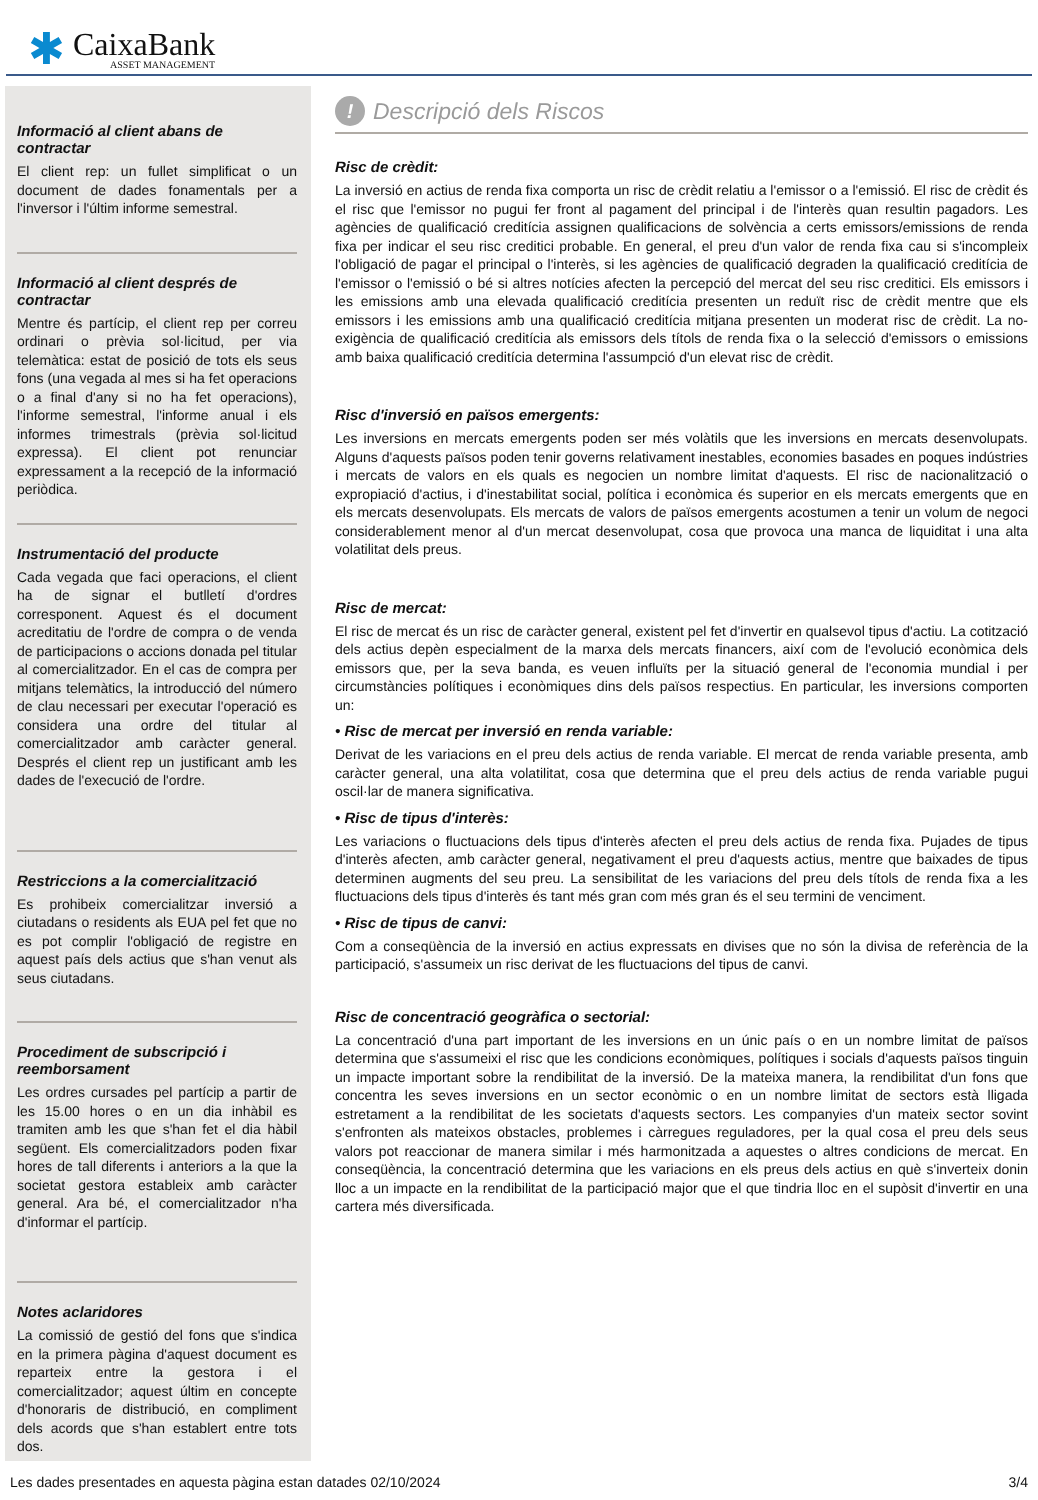✱
CaixaBank
ASSET MANAGEMENT
Informació al client abans de contractar
El client rep: un fullet simplificat o un document de dades fonamentals per a l'inversor i l'últim informe semestral.
Informació al client després de contractar
Mentre és partícip, el client rep per correu ordinari o prèvia sol·licitud, per via telemàtica: estat de posició de tots els seus fons (una vegada al mes si ha fet operacions o a final d'any si no ha fet operacions), l'informe semestral, l'informe anual i els informes trimestrals (prèvia sol·licitud expressa). El client pot renunciar expressament a la recepció de la informació periòdica.
Instrumentació del producte
Cada vegada que faci operacions, el client ha de signar el butlletí d'ordres corresponent. Aquest és el document acreditatiu de l'ordre de compra o de venda de participacions o accions donada pel titular al comercialitzador. En el cas de compra per mitjans telemàtics, la introducció del número de clau necessari per executar l'operació es considera una ordre del titular al comercialitzador amb caràcter general. Després el client rep un justificant amb les dades de l'execució de l'ordre.
Restriccions a la comercialització
Es prohibeix comercialitzar inversió a ciutadans o residents als EUA pel fet que no es pot complir l'obligació de registre en aquest país dels actius que s'han venut als seus ciutadans.
Procediment de subscripció i reemborsament
Les ordres cursades pel partícip a partir de les 15.00 hores o en un dia inhàbil es tramiten amb les que s'han fet el dia hàbil següent. Els comercialitzadors poden fixar hores de tall diferents i anteriors a la que la societat gestora estableix amb caràcter general. Ara bé, el comercialitzador n'ha d'informar el partícip.
Notes aclaridores
La comissió de gestió del fons que s'indica en la primera pàgina d'aquest document es reparteix entre la gestora i el comercialitzador; aquest últim en concepte d'honoraris de distribució, en compliment dels acords que s'han establert entre tots dos.
! Descripció dels Riscos
Risc de crèdit:
La inversió en actius de renda fixa comporta un risc de crèdit relatiu a l'emissor o a l'emissió. El risc de crèdit és el risc que l'emissor no pugui fer front al pagament del principal i de l'interès quan resultin pagadors. Les agències de qualificació creditícia assignen qualificacions de solvència a certs emissors/emissions de renda fixa per indicar el seu risc creditici probable. En general, el preu d'un valor de renda fixa cau si s'incompleix l'obligació de pagar el principal o l'interès, si les agències de qualificació degraden la qualificació creditícia de l'emissor o l'emissió o bé si altres notícies afecten la percepció del mercat del seu risc creditici. Els emissors i les emissions amb una elevada qualificació creditícia presenten un reduït risc de crèdit mentre que els emissors i les emissions amb una qualificació creditícia mitjana presenten un moderat risc de crèdit. La no-exigència de qualificació creditícia als emissors dels títols de renda fixa o la selecció d'emissors o emissions amb baixa qualificació creditícia determina l'assumpció d'un elevat risc de crèdit.
Risc d'inversió en països emergents:
Les inversions en mercats emergents poden ser més volàtils que les inversions en mercats desenvolupats. Alguns d'aquests països poden tenir governs relativament inestables, economies basades en poques indústries i mercats de valors en els quals es negocien un nombre limitat d'aquests. El risc de nacionalització o expropiació d'actius, i d'inestabilitat social, política i econòmica és superior en els mercats emergents que en els mercats desenvolupats. Els mercats de valors de països emergents acostumen a tenir un volum de negoci considerablement menor al d'un mercat desenvolupat, cosa que provoca una manca de liquiditat i una alta volatilitat dels preus.
Risc de mercat:
El risc de mercat és un risc de caràcter general, existent pel fet d'invertir en qualsevol tipus d'actiu. La cotització dels actius depèn especialment de la marxa dels mercats financers, així com de l'evolució econòmica dels emissors que, per la seva banda, es veuen influïts per la situació general de l'economia mundial i per circumstàncies polítiques i econòmiques dins dels països respectius. En particular, les inversions comporten un:
• Risc de mercat per inversió en renda variable:
Derivat de les variacions en el preu dels actius de renda variable. El mercat de renda variable presenta, amb caràcter general, una alta volatilitat, cosa que determina que el preu dels actius de renda variable pugui oscil·lar de manera significativa.
• Risc de tipus d'interès:
Les variacions o fluctuacions dels tipus d'interès afecten el preu dels actius de renda fixa. Pujades de tipus d'interès afecten, amb caràcter general, negativament el preu d'aquests actius, mentre que baixades de tipus determinen augments del seu preu. La sensibilitat de les variacions del preu dels títols de renda fixa a les fluctuacions dels tipus d'interès és tant més gran com més gran és el seu termini de venciment.
• Risc de tipus de canvi:
Com a conseqüència de la inversió en actius expressats en divises que no són la divisa de referència de la participació, s'assumeix un risc derivat de les fluctuacions del tipus de canvi.
Risc de concentració geogràfica o sectorial:
La concentració d'una part important de les inversions en un únic país o en un nombre limitat de països determina que s'assumeixi el risc que les condicions econòmiques, polítiques i socials d'aquests països tinguin un impacte important sobre la rendibilitat de la inversió. De la mateixa manera, la rendibilitat d'un fons que concentra les seves inversions en un sector econòmic o en un nombre limitat de sectors està lligada estretament a la rendibilitat de les societats d'aquests sectors. Les companyies d'un mateix sector sovint s'enfronten als mateixos obstacles, problemes i càrregues reguladores, per la qual cosa el preu dels seus valors pot reaccionar de manera similar i més harmonitzada a aquestes o altres condicions de mercat. En conseqüència, la concentració determina que les variacions en els preus dels actius en què s'inverteix donin lloc a un impacte en la rendibilitat de la participació major que el que tindria lloc en el supòsit d'invertir en una cartera més diversificada.
Les dades presentades en aquesta pàgina estan datades 02/10/2024 3/4